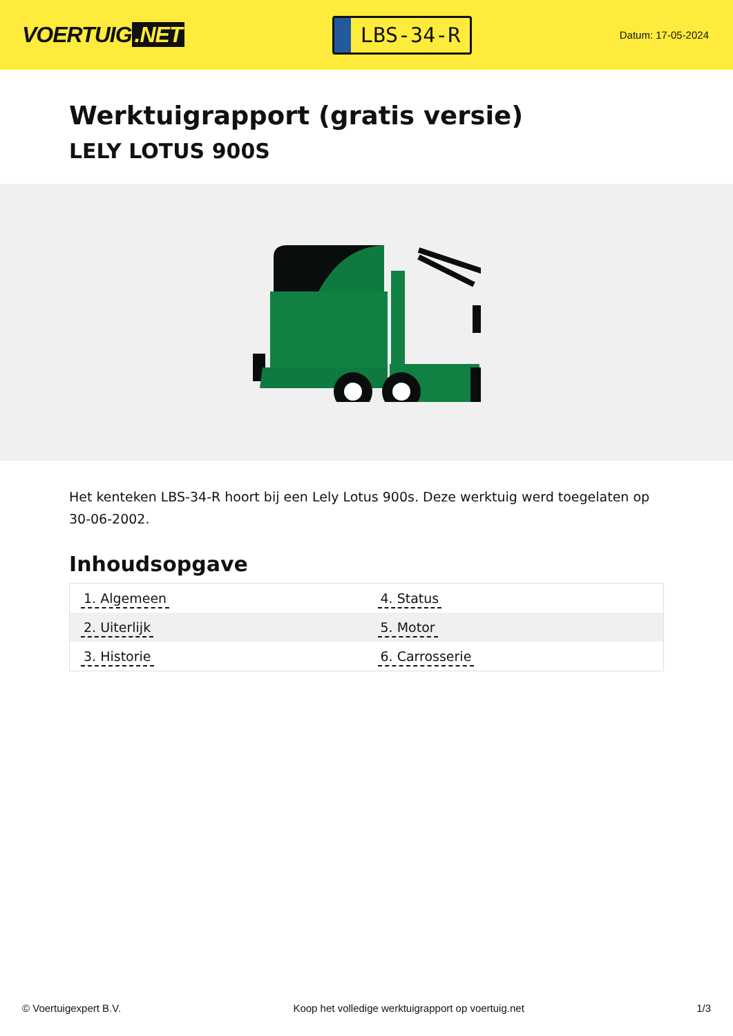VOERTUIG.NET
LBS-34-R
Datum: 17-05-2024
Werktuigrapport (gratis versie)
LELY LOTUS 900S
Het kenteken LBS-34-R hoort bij een Lely Lotus 900s. Deze werktuig werd toegelaten op 30-06-2002.
Inhoudsopgave
| 1. Algemeen | 4. Status |
| 2. Uiterlijk | 5. Motor |
| 3. Historie | 6. Carrosserie |
© Voertuigexpert B.V. Koop het volledige werktuigrapport op voertuig.net 1/3